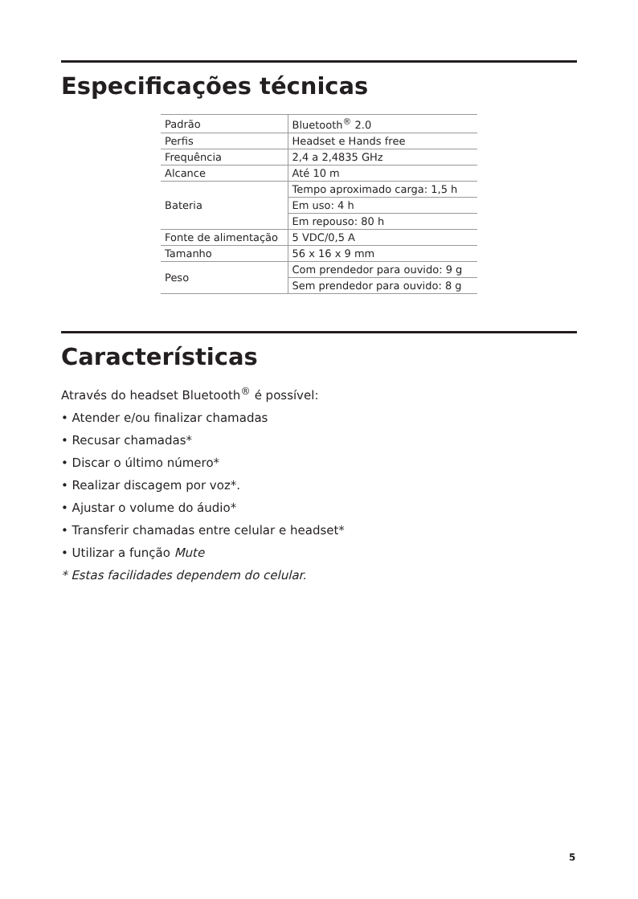Especificações técnicas
| Padrão | Bluetooth<sup>®</sup> 2.0 |
| Perfis | Headset e Hands free |
| Frequência | 2,4 a 2,4835 GHz |
| Alcance | Até 10 m |
| Bateria | Tempo aproximado carga: 1,5 h |
| | Em uso: 4 h |
| | Em repouso: 80 h |
| Fonte de alimentação | 5 VDC/0,5 A |
| Tamanho | 56 x 16 x 9 mm |
| Peso | Com prendedor para ouvido: 9 g |
| | Sem prendedor para ouvido: 8 g |
Características
Através do headset Bluetooth<sup>®</sup> é possível:
• Atender e/ou finalizar chamadas
• Recusar chamadas*
• Discar o último número*
• Realizar discagem por voz*.
• Ajustar o volume do áudio*
• Transferir chamadas entre celular e headset*
• Utilizar a função Mute
* Estas facilidades dependem do celular.
5